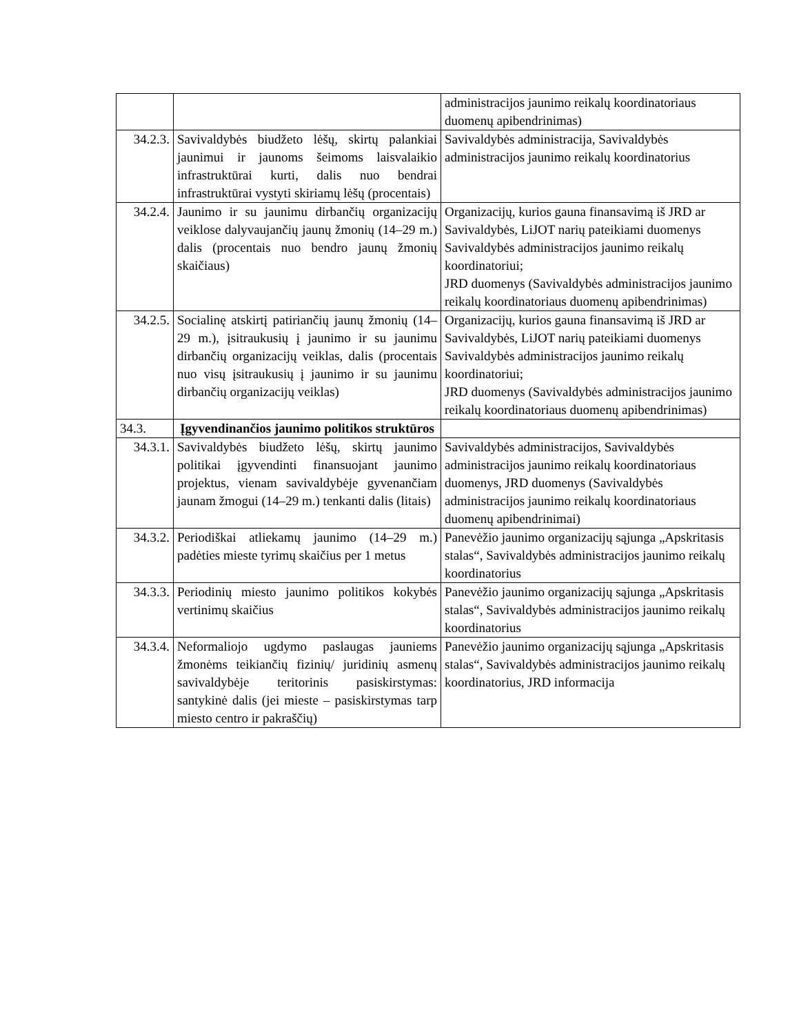| | | administracijos jaunimo reikalų koordinatoriaus duomenų apibendrinimas) |
| 34.2.3. | Savivaldybės biudžeto lėšų, skirtų palankiai jaunimui ir jaunoms šeimoms laisvalaikio infrastruktūrai kurti, dalis nuo bendrai infrastruktūrai vystyti skiriamų lėšų (procentais) | Savivaldybės administracija, Savivaldybės administracijos jaunimo reikalų koordinatorius |
| 34.2.4. | Jaunimo ir su jaunimu dirbančių organizacijų veiklose dalyvaujančių jaunų žmonių (14–29 m.) dalis (procentais nuo bendro jaunų žmonių skaičiaus) | Organizacijų, kurios gauna finansavimą iš JRD ar Savivaldybės, LiJOT narių pateikiami duomenys Savivaldybės administracijos jaunimo reikalų koordinatoriui; JRD duomenys (Savivaldybės administracijos jaunimo reikalų koordinatoriaus duomenų apibendrinimas) |
| 34.2.5. | Socialinę atskirtį patiriančių jaunų žmonių (14–29 m.), įsitraukusių į jaunimo ir su jaunimu dirbančių organizacijų veiklas, dalis (procentais nuo visų įsitraukusių į jaunimo ir su jaunimu dirbančių organizacijų veiklas) | Organizacijų, kurios gauna finansavimą iš JRD ar Savivaldybės, LiJOT narių pateikiami duomenys Savivaldybės administracijos jaunimo reikalų koordinatoriui; JRD duomenys (Savivaldybės administracijos jaunimo reikalų koordinatoriaus duomenų apibendrinimas) |
| 34.3. | Įgyvendinančios jaunimo politikos struktūros | |
| 34.3.1. | Savivaldybės biudžeto lėšų, skirtų jaunimo politikai įgyvendinti finansuojant jaunimo projektus, vienam savivaldybėje gyvenančiam jaunam žmogui (14–29 m.) tenkanti dalis (litais) | Savivaldybės administracijos, Savivaldybės administracijos jaunimo reikalų koordinatoriaus duomenys, JRD duomenys (Savivaldybės administracijos jaunimo reikalų koordinatoriaus duomenų apibendrinimai) |
| 34.3.2. | Periodiškai atliekamų jaunimo (14–29 m.) padėties mieste tyrimų skaičius per 1 metus | Panevėžio jaunimo organizacijų sąjunga „Apskritasis stalas“, Savivaldybės administracijos jaunimo reikalų koordinatorius |
| 34.3.3. | Periodinių miesto jaunimo politikos kokybės vertinimų skaičius | Panevėžio jaunimo organizacijų sąjunga „Apskritasis stalas“, Savivaldybės administracijos jaunimo reikalų koordinatorius |
| 34.3.4. | Neformaliojo ugdymo paslaugas jauniems žmonėms teikiančių fizinių/ juridinių asmenų savivaldybėje teritorinis pasiskirstymas: santykinė dalis (jei mieste – pasiskirstymas tarp miesto centro ir pakraščių) | Panevėžio jaunimo organizacijų sąjunga „Apskritasis stalas“, Savivaldybės administracijos jaunimo reikalų koordinatorius, JRD informacija |